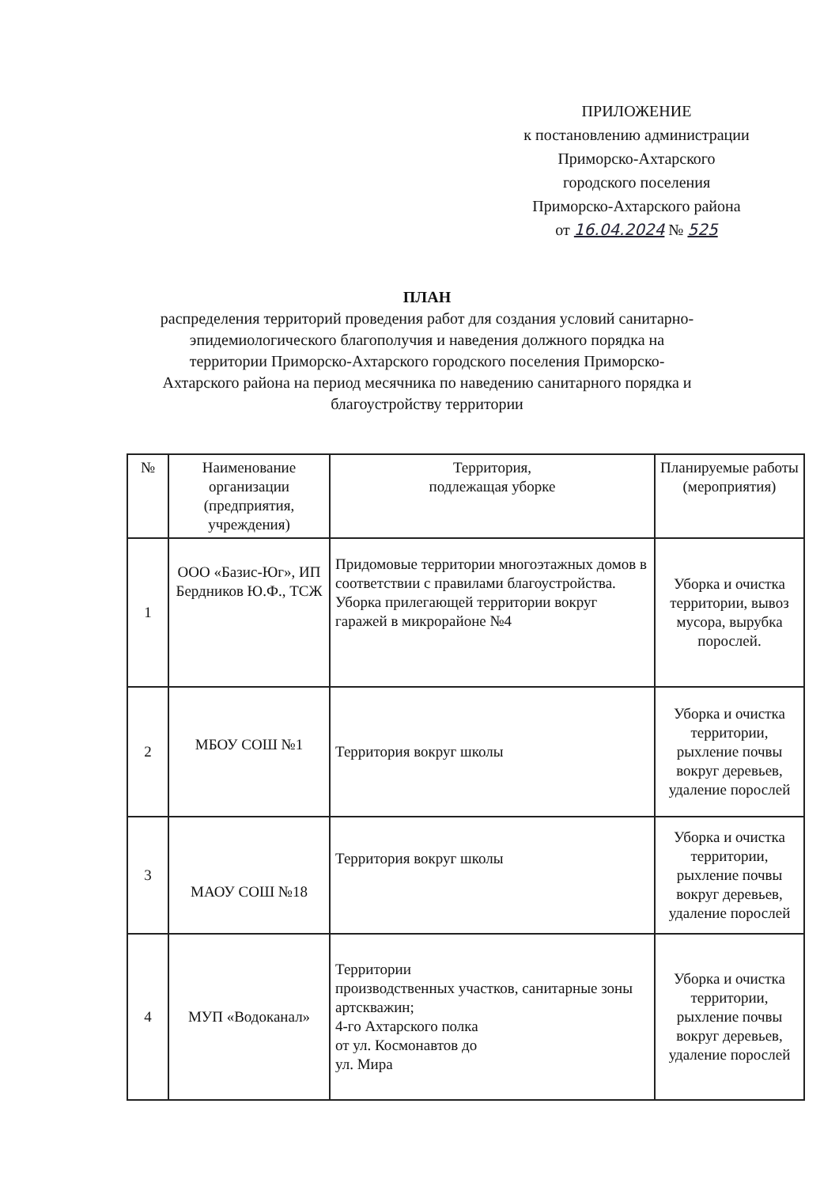ПРИЛОЖЕНИЕ
к постановлению администрации
Приморско-Ахтарского
городского поселения
Приморско-Ахтарского района
от 16.04.2024 № 525
ПЛАН
распределения территорий проведения работ для создания условий санитарно-эпидемиологического благополучия и наведения должного порядка на территории Приморско-Ахтарского городского поселения Приморско-Ахтарского района на период месячника по наведению санитарного порядка и благоустройству территории
| № | Наименование организации (предприятия, учреждения) | Территория, подлежащая уборке | Планируемые работы (мероприятия) |
| --- | --- | --- | --- |
| 1 | ООО «Базис-Юг», ИП Бердников Ю.Ф., ТСЖ | Придомовые территории многоэтажных домов в соответствии с правилами благоустройства. Уборка прилегающей территории вокруг гаражей в микрорайоне №4 | Уборка и очистка территории, вывоз мусора, вырубка порослей. |
| 2 | МБОУ СОШ №1 | Территория вокруг школы | Уборка и очистка территории, рыхление почвы вокруг деревьев, удаление порослей |
| 3 | МАОУ СОШ №18 | Территория вокруг школы | Уборка и очистка территории, рыхление почвы вокруг деревьев, удаление порослей |
| 4 | МУП «Водоканал» | Территории производственных участков, санитарные зоны артскважин; 4-го Ахтарского полка от ул. Космонавтов до ул. Мира | Уборка и очистка территории, рыхление почвы вокруг деревьев, удаление порослей |